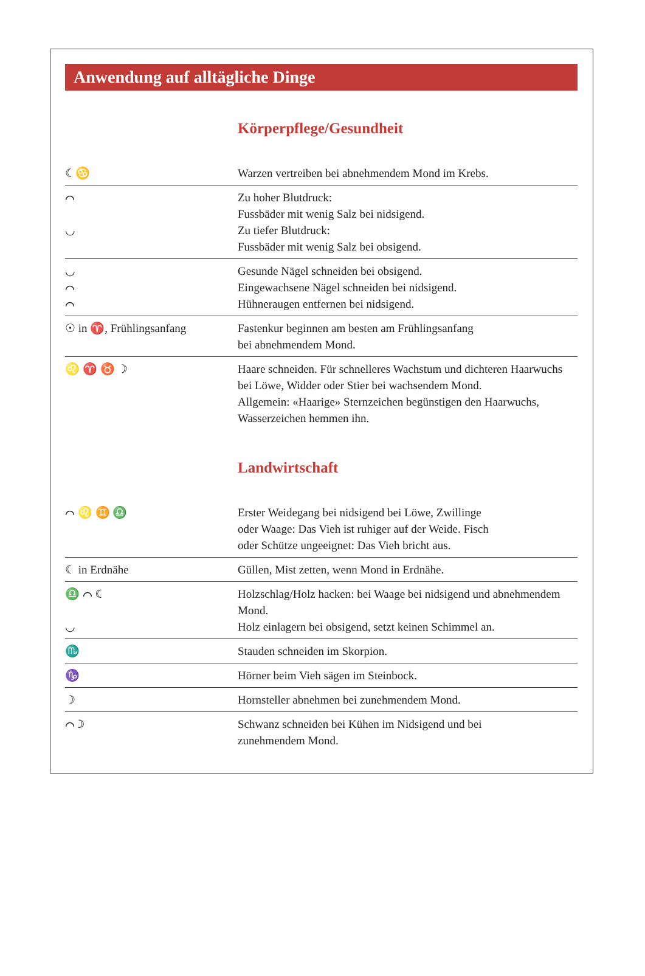Anwendung auf alltägliche Dinge
Körperpflege/Gesundheit
| ☾♋ | Warzen vertreiben bei abnehmendem Mond im Krebs. |
| ⌒ ◡ | Zu hoher Blutdruck: Fussbäder mit wenig Salz bei nidsigend. Zu tiefer Blutdruck: Fussbäder mit wenig Salz bei obsigend. |
| ◡ ⌒ ⌒ | Gesunde Nägel schneiden bei obsigend. Eingewachsene Nägel schneiden bei nidsigend. Hühneraugen entfernen bei nidsigend. |
| ☉ in ♈, Frühlingsanfang | Fastenkur beginnen am besten am Frühlingsanfang bei abnehmendem Mond. |
| ♌ ♈ ♉ ☽ | Haare schneiden. Für schnelleres Wachstum und dichteren Haarwuchs bei Löwe, Widder oder Stier bei wachsendem Mond. Allgemein: «Haarige» Sternzeichen begünstigen den Haar­wuchs, Wasserzeichen hemmen ihn. |
Landwirtschaft
| ⌒ ♌ ♊ ♎ | Erster Weidegang bei nidsigend bei Löwe, Zwillinge oder Waage: Das Vieh ist ruhiger auf der Weide. Fisch oder Schütze ungeeignet: Das Vieh bricht aus. |
| ☾ in Erdnähe | Güllen, Mist zetten, wenn Mond in Erdnähe. |
| ♎ ⌒ ☾ ◡ | Holzschlag/Holz hacken: bei Waage bei nidsigend und abnehmendem Mond. Holz einlagern bei obsigend, setzt keinen Schimmel an. |
| ♏ | Stauden schneiden im Skorpion. |
| ♑ | Hörner beim Vieh sägen im Steinbock. |
| ☽ | Hornsteller abnehmen bei zunehmendem Mond. |
| ⌒ ☽ | Schwanz schneiden bei Kühen im Nidsigend und bei zunehmendem Mond. |